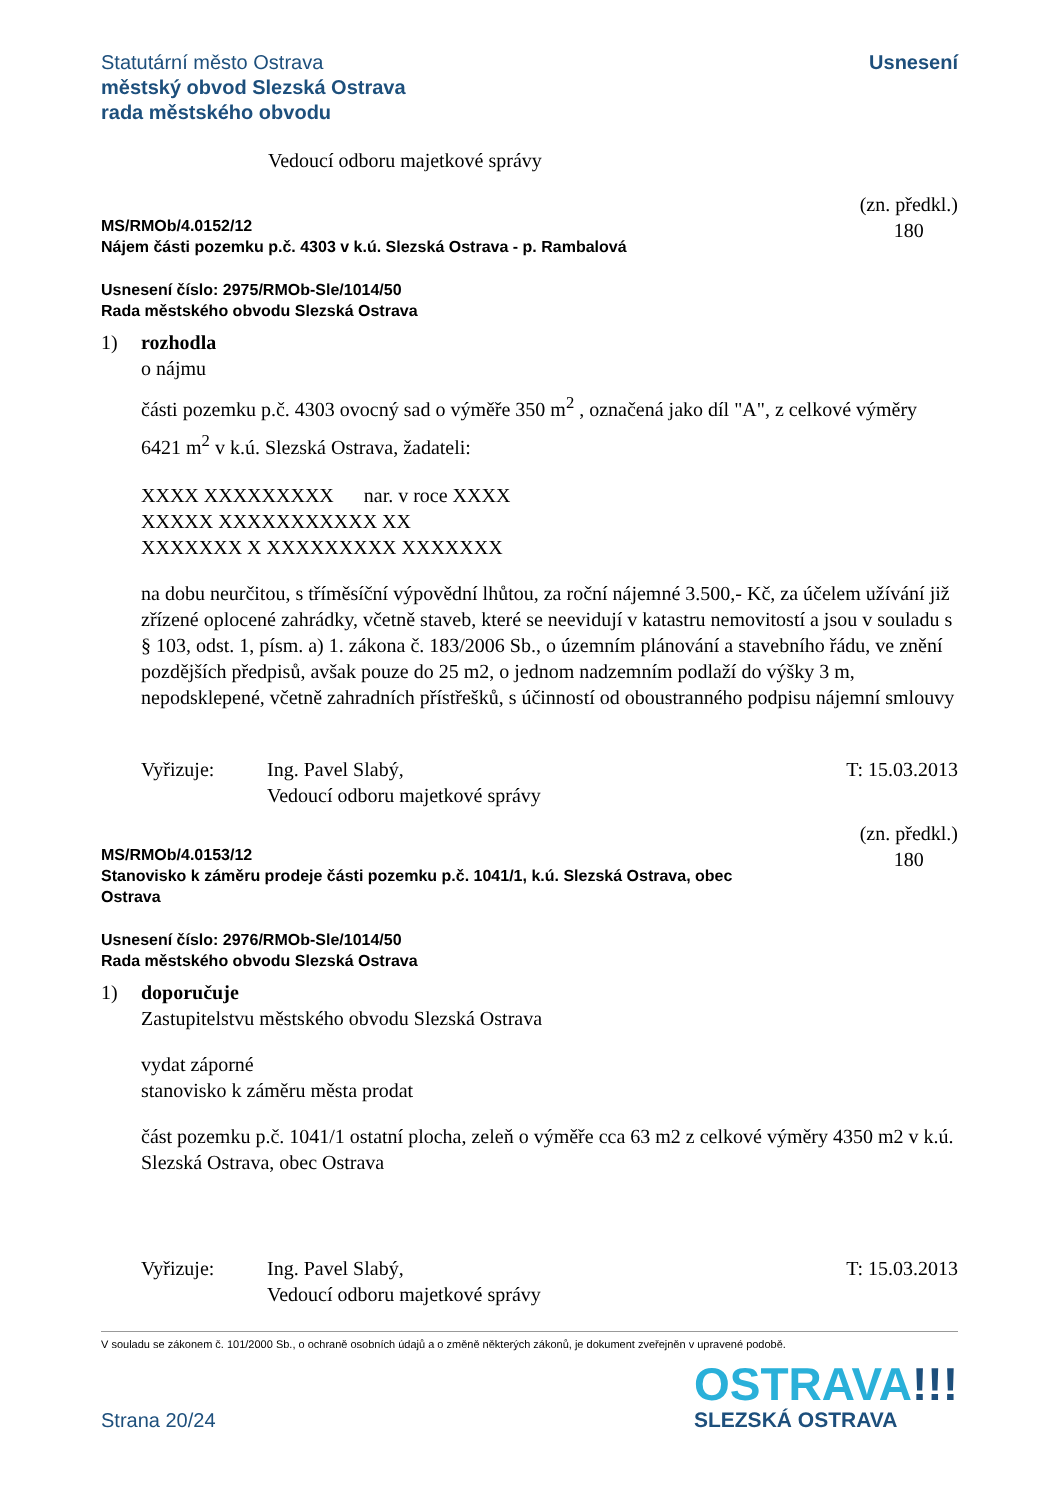Statutární město Ostrava
městský obvod Slezská Ostrava
rada městského obvodu
Usnesení
Vedoucí odboru majetkové správy
MS/RMOb/4.0152/12
Nájem části pozemku p.č. 4303 v k.ú. Slezská Ostrava - p. Rambalová
(zn. předkl.)
180
Usnesení číslo: 2975/RMOb-Sle/1014/50
Rada městského obvodu Slezská Ostrava
1) rozhodla
o nájmu
části pozemku p.č. 4303 ovocný sad o výměře 350 m<sup>2</sup> , označená jako díl "A", z celkové výměry 6421 m<sup>2</sup> v k.ú. Slezská Ostrava, žadateli:
XXXX XXXXXXXXX nar. v roce XXXX
XXXXX XXXXXXXXXXX XX
XXXXXXX X XXXXXXXXX XXXXXXX
na dobu neurčitou, s tříměsíční výpovědní lhůtou, za roční nájemné 3.500,- Kč, za účelem užívání již zřízené oplocené zahrádky, včetně staveb, které se neevidují v katastru nemovitostí a jsou v souladu s § 103, odst. 1, písm. a) 1. zákona č. 183/2006 Sb., o územním plánování a stavebního řádu, ve znění pozdějších předpisů, avšak pouze do 25 m2, o jednom nadzemním podlaží do výšky 3 m, nepodsklepené, včetně zahradních přístřešků, s účinností od oboustranného podpisu nájemní smlouvy
Vyřizuje: Ing. Pavel Slabý,
Vedoucí odboru majetkové správy T: 15.03.2013
MS/RMOb/4.0153/12
Stanovisko k záměru prodeje části pozemku p.č. 1041/1, k.ú. Slezská Ostrava, obec
Ostrava
(zn. předkl.)
180
Usnesení číslo: 2976/RMOb-Sle/1014/50
Rada městského obvodu Slezská Ostrava
1) doporučuje
Zastupitelstvu městského obvodu Slezská Ostrava
vydat záporné
stanovisko k záměru města prodat
část pozemku p.č. 1041/1 ostatní plocha, zeleň o výměře cca 63 m2 z celkové výměry 4350 m2 v k.ú. Slezská Ostrava, obec Ostrava
Vyřizuje: Ing. Pavel Slabý,
Vedoucí odboru majetkové správy T: 15.03.2013
V souladu se zákonem č. 101/2000 Sb., o ochraně osobních údajů a o změně některých zákonů, je dokument zveřejněn v upravené podobě.
Strana 20/24
OSTRAVA!!!
SLEZSKÁ OSTRAVA